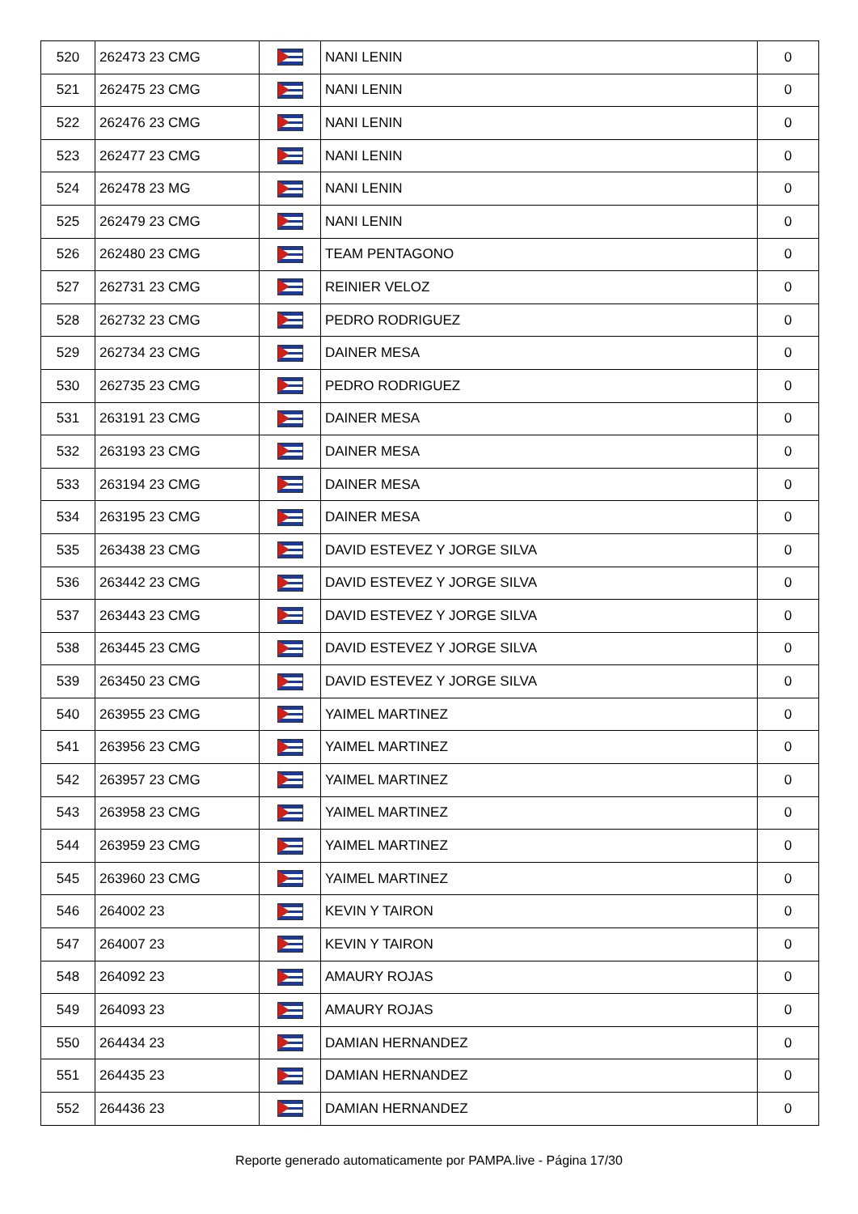| 520 | 262473 23 CMG | | NANI LENIN | 0 |
| 521 | 262475 23 CMG | | NANI LENIN | 0 |
| 522 | 262476 23 CMG | | NANI LENIN | 0 |
| 523 | 262477 23 CMG | | NANI LENIN | 0 |
| 524 | 262478 23 MG | | NANI LENIN | 0 |
| 525 | 262479 23 CMG | | NANI LENIN | 0 |
| 526 | 262480 23 CMG | | TEAM PENTAGONO | 0 |
| 527 | 262731 23 CMG | | REINIER VELOZ | 0 |
| 528 | 262732 23 CMG | | PEDRO RODRIGUEZ | 0 |
| 529 | 262734 23 CMG | | DAINER MESA | 0 |
| 530 | 262735 23 CMG | | PEDRO RODRIGUEZ | 0 |
| 531 | 263191 23 CMG | | DAINER MESA | 0 |
| 532 | 263193 23 CMG | | DAINER MESA | 0 |
| 533 | 263194 23 CMG | | DAINER MESA | 0 |
| 534 | 263195 23 CMG | | DAINER MESA | 0 |
| 535 | 263438 23 CMG | | DAVID ESTEVEZ Y JORGE SILVA | 0 |
| 536 | 263442 23 CMG | | DAVID ESTEVEZ Y JORGE SILVA | 0 |
| 537 | 263443 23 CMG | | DAVID ESTEVEZ Y JORGE SILVA | 0 |
| 538 | 263445 23 CMG | | DAVID ESTEVEZ Y JORGE SILVA | 0 |
| 539 | 263450 23 CMG | | DAVID ESTEVEZ Y JORGE SILVA | 0 |
| 540 | 263955 23 CMG | | YAIMEL MARTINEZ | 0 |
| 541 | 263956 23 CMG | | YAIMEL MARTINEZ | 0 |
| 542 | 263957 23 CMG | | YAIMEL MARTINEZ | 0 |
| 543 | 263958 23 CMG | | YAIMEL MARTINEZ | 0 |
| 544 | 263959 23 CMG | | YAIMEL MARTINEZ | 0 |
| 545 | 263960 23 CMG | | YAIMEL MARTINEZ | 0 |
| 546 | 264002 23 | | KEVIN Y TAIRON | 0 |
| 547 | 264007 23 | | KEVIN Y TAIRON | 0 |
| 548 | 264092 23 | | AMAURY ROJAS | 0 |
| 549 | 264093 23 | | AMAURY ROJAS | 0 |
| 550 | 264434 23 | | DAMIAN HERNANDEZ | 0 |
| 551 | 264435 23 | | DAMIAN HERNANDEZ | 0 |
| 552 | 264436 23 | | DAMIAN HERNANDEZ | 0 |
Reporte generado automaticamente por PAMPA.live - Página 17/30